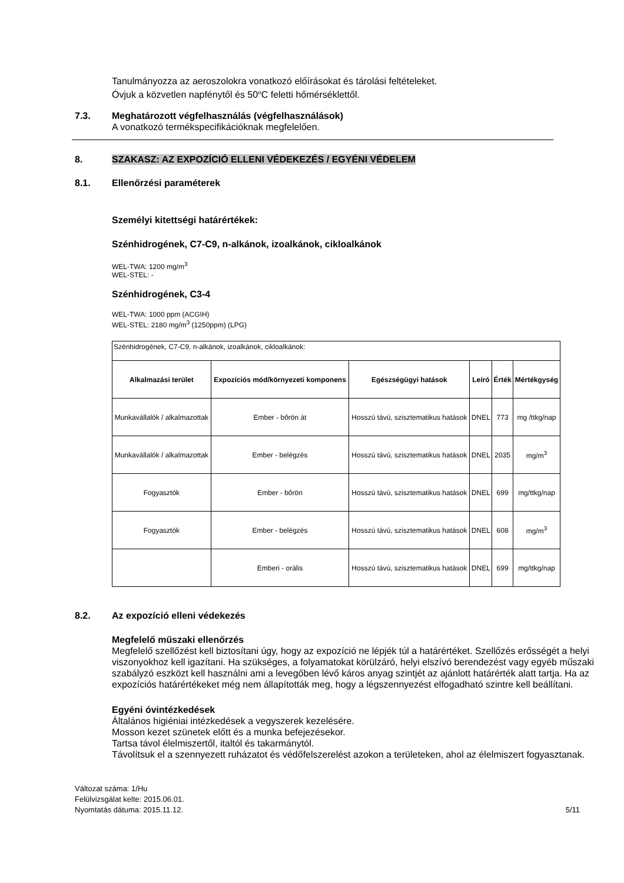Tanulmányozza az aeroszolokra vonatkozó előírásokat és tárolási feltételeket.
Óvjuk a közvetlen napfénytől és 50<sup>o</sup>C feletti hőmérséklettől.
7.3. Meghatározott végfelhasználás (végfelhasználások)
A vonatkozó termékspecifikációknak megfelelően.
8. SZAKASZ: AZ EXPOZÍCIÓ ELLENI VÉDEKEZÉS / EGYÉNI VÉDELEM
8.1. Ellenőrzési paraméterek
Személyi kitettségi határértékek:
Szénhidrogének, C7-C9, n-alkánok, izoalkánok, cikloalkánok
WEL-TWA: 1200 mg/m<sup>3</sup>
WEL-STEL: -
Szénhidrogének, C3-4
WEL-TWA: 1000 ppm (ACGIH)
WEL-STEL: 2180 mg/m<sup>3</sup> (1250ppm) (LPG)
| Szénhidrogének, C7-C9, n-alkánok, izoalkánok, cikloalkánok: | | | | | |
| Alkalmazási terület | Expozíciós mód/környezeti komponens | Egészségügyi hatások | Leíró | Érték | Mértékgység |
| Munkavállalók / alkalmazottak | Ember - bőrön át | Hosszú távú, szisztematikus hatások | DNEL | 773 | mg /ttkg/nap |
| Munkavállalók / alkalmazottak | Ember - belégzés | Hosszú távú, szisztematikus hatások | DNEL | 2035 | mg/m<sup>3</sup> |
| Fogyasztók | Ember - bőrön | Hosszú távú, szisztematikus hatások | DNEL | 699 | mg/ttkg/nap |
| Fogyasztók | Ember - belégzés | Hosszú távú, szisztematikus hatások | DNEL | 608 | mg/m<sup>3</sup> |
| | Emberi - orális | Hosszú távú, szisztematikus hatások | DNEL | 699 | mg/ttkg/nap |
8.2. Az expozíció elleni védekezés
Megfelelő műszaki ellenőrzés
Megfelelő szellőzést kell biztosítani úgy, hogy az expozíció ne lépjék túl a határértéket. Szellőzés erősségét a helyi viszonyokhoz kell igazítani. Ha szükséges, a folyamatokat körülzáró, helyi elszívó berendezést vagy egyéb műszaki szabályzó eszközt kell használni ami a levegőben lévő káros anyag szintjét az ajánlott határérték alatt tartja. Ha az expozíciós határértékeket még nem állapították meg, hogy a légszennyezést elfogadható szintre kell beállítani.
Egyéni óvintézkedések
Általános higiéniai intézkedések a vegyszerek kezelésére.
Mosson kezet szünetek előtt és a munka befejezésekor.
Tartsa távol élelmiszertől, italtól és takarmánytól.
Távolítsuk el a szennyezett ruházatot és védőfelszerelést azokon a területeken, ahol az élelmiszert fogyasztanak.
Változat száma: 1/Hu
Felülvizsgálat kelte: 2015.06.01.
Nyomtatás dátuma: 2015.11.12.
5/11